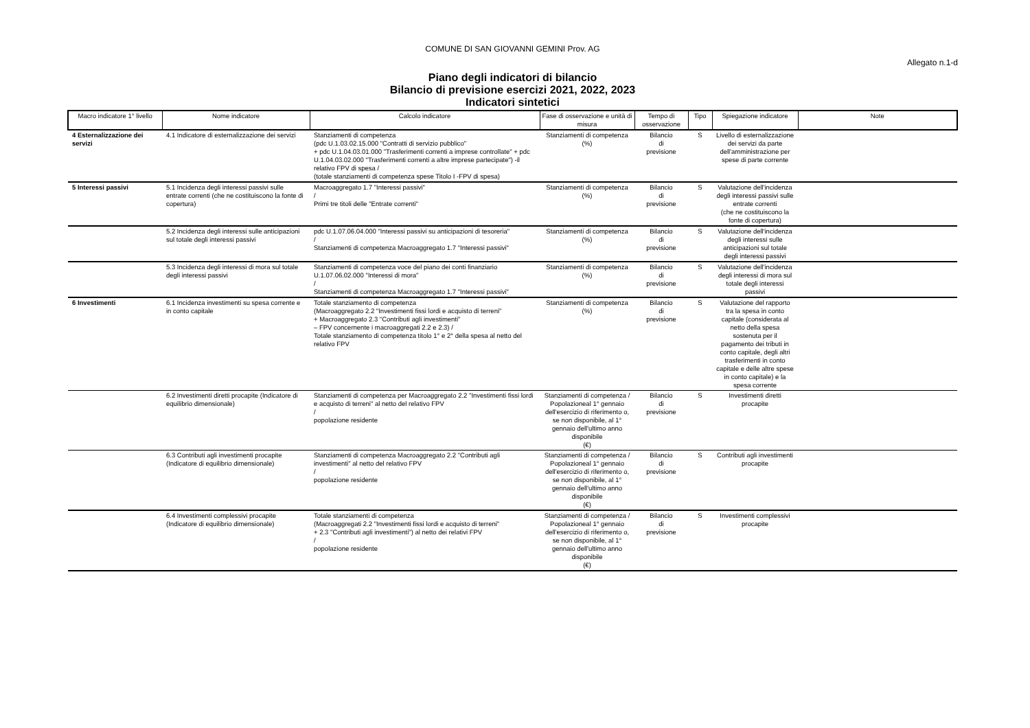COMUNE DI SAN GIOVANNI GEMINI Prov. AG
Allegato n.1-d
Piano degli indicatori di bilancio
Bilancio di previsione esercizi 2021, 2022, 2023
Indicatori sintetici
| Macro indicatore 1° livello | Nome indicatore | Calcolo indicatore | Fase di osservazione e unità di misura | Tempo di osservazione | Tipo | Spiegazione indicatore | Note |
| --- | --- | --- | --- | --- | --- | --- | --- |
| 4 Esternalizzazione dei servizi | 4.1 Indicatore di esternalizzazione dei servizi | Stanziamenti di competenza (pdc U.1.03.02.15.000 "Contratti di servizio pubblico" + pdc U.1.04.03.01.000 "Trasferimenti correnti a imprese controllate" + pdc U.1.04.03.02.000 "Trasferimenti correnti a altre imprese partecipate") -il relativo FPV di spesa / (totale stanziamenti di competenza spese Titolo I -FPV di spesa) | Stanziamenti di competenza (%) | Bilancio di previsione | S | Livello di esternalizzazione dei servizi da parte dell'amministrazione per spese di parte corrente | |
| 5 Interessi passivi | 5.1 Incidenza degli interessi passivi sulle entrate correnti (che ne costituiscono la fonte di copertura) | Macroaggregato 1.7 "Interessi passivi" / Primi tre titoli delle "Entrate correnti" | Stanziamenti di competenza (%) | Bilancio di previsione | S | Valutazione dell'incidenza degli interessi passivi sulle entrate correnti (che ne costituiscono la fonte di copertura) | |
| | 5.2 Incidenza degli interessi sulle anticipazioni sul totale degli interessi passivi | pdc U.1.07.06.04.000 "Interessi passivi su anticipazioni di tesoreria" / Stanziamenti di competenza Macroaggregato 1.7 "Interessi passivi" | Stanziamenti di competenza (%) | Bilancio di previsione | S | Valutazione dell'incidenza degli interessi sulle anticipazioni sul totale degli interessi passivi | |
| | 5.3 Incidenza degli interessi di mora sul totale degli interessi passivi | Stanziamenti di competenza voce del piano dei conti finanziario U.1.07.06.02.000 "Interessi di mora" / Stanziamenti di competenza Macroaggregato 1.7 "Interessi passivi" | Stanziamenti di competenza (%) | Bilancio di previsione | S | Valutazione dell'incidenza degli interessi di mora sul totale degli interessi passivi | |
| 6 Investimenti | 6.1 Incidenza investimenti su spesa corrente e in conto capitale | Totale stanziamento di competenza (Macroaggregato 2.2 "Investimenti fissi lordi e acquisto di terreni" + Macroaggregato 2.3 "Contributi agli investimenti" – FPV concernente i macroaggregati 2.2 e 2.3) / Totale stanziamento di competenza titolo 1° e 2° della spesa al netto del relativo FPV | Stanziamenti di competenza (%) | Bilancio di previsione | S | Valutazione del rapporto tra la spesa in conto capitale (considerata al netto della spesa sostenuta per il pagamento dei tributi in conto capitale, degli altri trasferimenti in conto capitale e delle altre spese in conto capitale) e la spesa corrente | |
| | 6.2 Investimenti diretti procapite (Indicatore di equilibrio dimensionale) | Stanziamenti di competenza per Macroaggregato 2.2 "Investimenti fissi lordi e acquisto di terreni" al netto del relativo FPV / popolazione residente | Stanziamenti di competenza / Popolazioneal 1° gennaio dell'esercizio di riferimento o, se non disponibile, al 1° gennaio dell'ultimo anno disponibile (€) | Bilancio di previsione | S | Investimenti diretti procapite | |
| | 6.3 Contributi agli investimenti procapite (Indicatore di equilibrio dimensionale) | Stanziamenti di competenza Macroaggregato 2.2 "Contributi agli investimenti" al netto del relativo FPV / popolazione residente | Stanziamenti di competenza / Popolazioneal 1° gennaio dell'esercizio di riferimento o, se non disponibile, al 1° gennaio dell'ultimo anno disponibile (€) | Bilancio di previsione | S | Contributi agli investimenti procapite | |
| | 6.4 Investimenti complessivi procapite (Indicatore di equilibrio dimensionale) | Totale stanziamenti di competenza (Macroaggregati 2.2 "Investimenti fissi lordi e acquisto di terreni" + 2.3 "Contributi agli investimenti") al netto dei relativi FPV / popolazione residente | Stanziamenti di competenza / Popolazioneal 1° gennaio dell'esercizio di riferimento o, se non disponibile, al 1° gennaio dell'ultimo anno disponibile (€) | Bilancio di previsione | S | Investimenti complessivi procapite | |